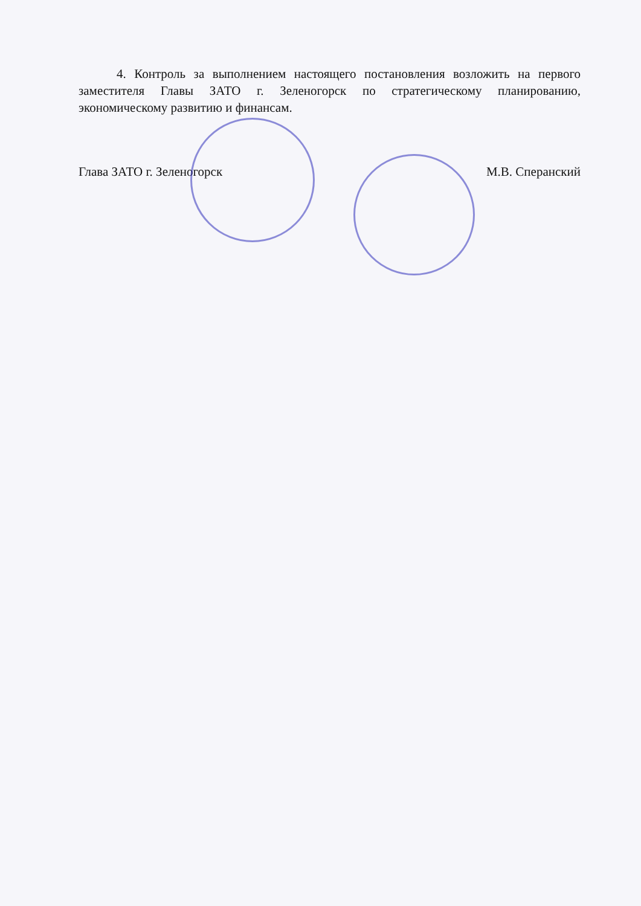4. Контроль за выполнением настоящего постановления возложить на первого заместителя Главы ЗАТО г. Зеленогорск по стратегическому планированию, экономическому развитию и финансам.
Глава ЗАТО г. Зеленогорск М.В. Сперанский